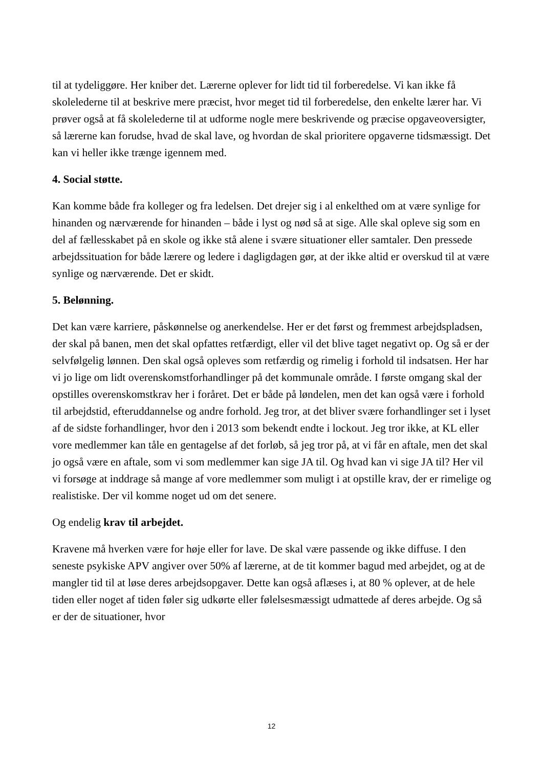til at tydeliggøre. Her kniber det. Lærerne oplever for lidt tid til forberedelse. Vi kan ikke få skolelederne til at beskrive mere præcist, hvor meget tid til forberedelse, den enkelte lærer har. Vi prøver også at få skolelederne til at udforme nogle mere beskrivende og præcise opgaveoversigter, så lærerne kan forudse, hvad de skal lave, og hvordan de skal prioritere opgaverne tidsmæssigt. Det kan vi heller ikke trænge igennem med.
4. Social støtte.
Kan komme både fra kolleger og fra ledelsen. Det drejer sig i al enkelthed om at være synlige for hinanden og nærværende for hinanden – både i lyst og nød så at sige. Alle skal opleve sig som en del af fællesskabet på en skole og ikke stå alene i svære situationer eller samtaler. Den pressede arbejdssituation for både lærere og ledere i dagligdagen gør, at der ikke altid er overskud til at være synlige og nærværende. Det er skidt.
5. Belønning.
Det kan være karriere, påskønnelse og anerkendelse. Her er det først og fremmest arbejdspladsen, der skal på banen, men det skal opfattes retfærdigt, eller vil det blive taget negativt op. Og så er der selvfølgelig lønnen. Den skal også opleves som retfærdig og rimelig i forhold til indsatsen. Her har vi jo lige om lidt overenskomstforhandlinger på det kommunale område. I første omgang skal der opstilles overenskomstkrav her i foråret. Det er både på løndelen, men det kan også være i forhold til arbejdstid, efteruddannelse og andre forhold. Jeg tror, at det bliver svære forhandlinger set i lyset af de sidste forhandlinger, hvor den i 2013 som bekendt endte i lockout. Jeg tror ikke, at KL eller vore medlemmer kan tåle en gentagelse af det forløb, så jeg tror på, at vi får en aftale, men det skal jo også være en aftale, som vi som medlemmer kan sige JA til. Og hvad kan vi sige JA til? Her vil vi forsøge at inddrage så mange af vore medlemmer som muligt i at opstille krav, der er rimelige og realistiske. Der vil komme noget ud om det senere.
Og endelig krav til arbejdet.
Kravene må hverken være for høje eller for lave. De skal være passende og ikke diffuse. I den seneste psykiske APV angiver over 50% af lærerne, at de tit kommer bagud med arbejdet, og at de mangler tid til at løse deres arbejdsopgaver. Dette kan også aflæses i, at 80 % oplever, at de hele tiden eller noget af tiden føler sig udkørte eller følelsesmæssigt udmattede af deres arbejde. Og så er der de situationer, hvor
12